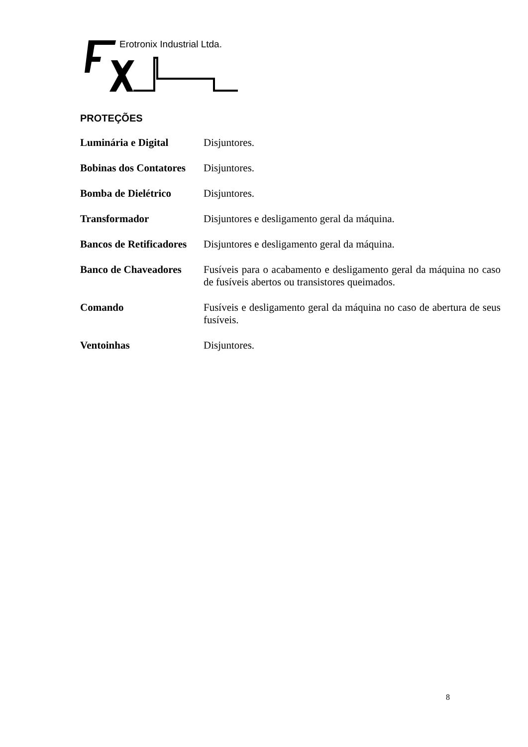Erotronix Industrial Ltda.
PROTEÇÕES
Luminária e Digital Disjuntores.
Bobinas dos Contatores Disjuntores.
Bomba de Dielétrico Disjuntores.
Transformador Disjuntores e desligamento geral da máquina.
Bancos de Retificadores Disjuntores e desligamento geral da máquina.
Banco de Chaveadores Fusíveis para o acabamento e desligamento geral da máquina no caso de fusíveis abertos ou transistores queimados.
Comando Fusíveis e desligamento geral da máquina no caso de abertura de seus fusíveis.
Ventoinhas Disjuntores.
8